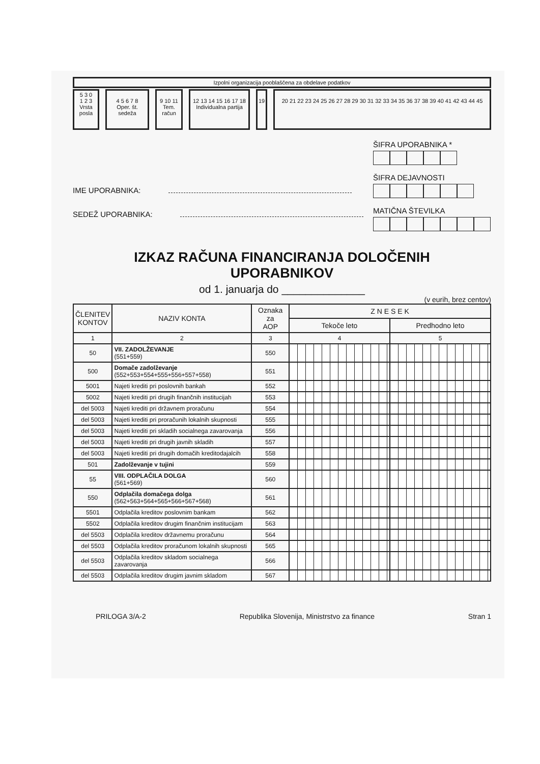Izpolni organizacija pooblaščena za obdelave podatkov
5 3 0
1 2 3
Vrsta posla
4 5 6 7 8
Oper. št. sedeža
9 10 11
Tem. račun
12 13 14 15 16 17 18
Individualna partija
19
20 21 22 23 24 25 26 27 28 29 30 31 32 33 34 35 36 37 38 39 40 41 42 43 44 45
IME UPORABNIKA:
SEDEŽ UPORABNIKA:
ŠIFRA UPORABNIKA *
ŠIFRA DEJAVNOSTI
MATIČNA ŠTEVILKA
IZKAZ RAČUNA FINANCIRANJA DOLOČENIH
UPORABNIKOV
od 1. januarja do ______________
(v eurih, brez centov)
| ČLENITEV KONTOV | NAZIV KONTA | Oznaka za AOP | Z N E S E K | |
| --- | --- | --- | --- | --- |
| | | | Tekoče leto | Predhodno leto |
| 1 | 2 | 3 | 4 | 5 |
| 50 | VII. ZADOLŽEVANJE (551+559) | 550 | | |
| 500 | Domače zadolževanje (552+553+554+555+556+557+558) | 551 | | |
| 5001 | Najeti krediti pri poslovnih bankah | 552 | | |
| 5002 | Najeti krediti pri drugih finančnih institucijah | 553 | | |
| del 5003 | Najeti krediti pri državnem proračunu | 554 | | |
| del 5003 | Najeti krediti pri proračunih lokalnih skupnosti | 555 | | |
| del 5003 | Najeti krediti pri skladih socialnega zavarovanja | 556 | | |
| del 5003 | Najeti krediti pri drugih javnih skladih | 557 | | |
| del 5003 | Najeti krediti pri drugih domačih kreditodajalcih | 558 | | |
| 501 | Zadolževanje v tujini | 559 | | |
| 55 | VIII. ODPLAČILA DOLGA (561+569) | 560 | | |
| 550 | Odplačila domačega dolga (562+563+564+565+566+567+568) | 561 | | |
| 5501 | Odplačila kreditov poslovnim bankam | 562 | | |
| 5502 | Odplačila kreditov drugim finančnim institucijam | 563 | | |
| del 5503 | Odplačila kreditov državnemu proračunu | 564 | | |
| del 5503 | Odplačila kreditov proračunom lokalnih skupnosti | 565 | | |
| del 5503 | Odplačila kreditov skladom socialnega zavarovanja | 566 | | |
| del 5503 | Odplačila kreditov drugim javnim skladom | 567 | | |
PRILOGA 3/A-2 Republika Slovenija, Ministrstvo za finance Stran 1